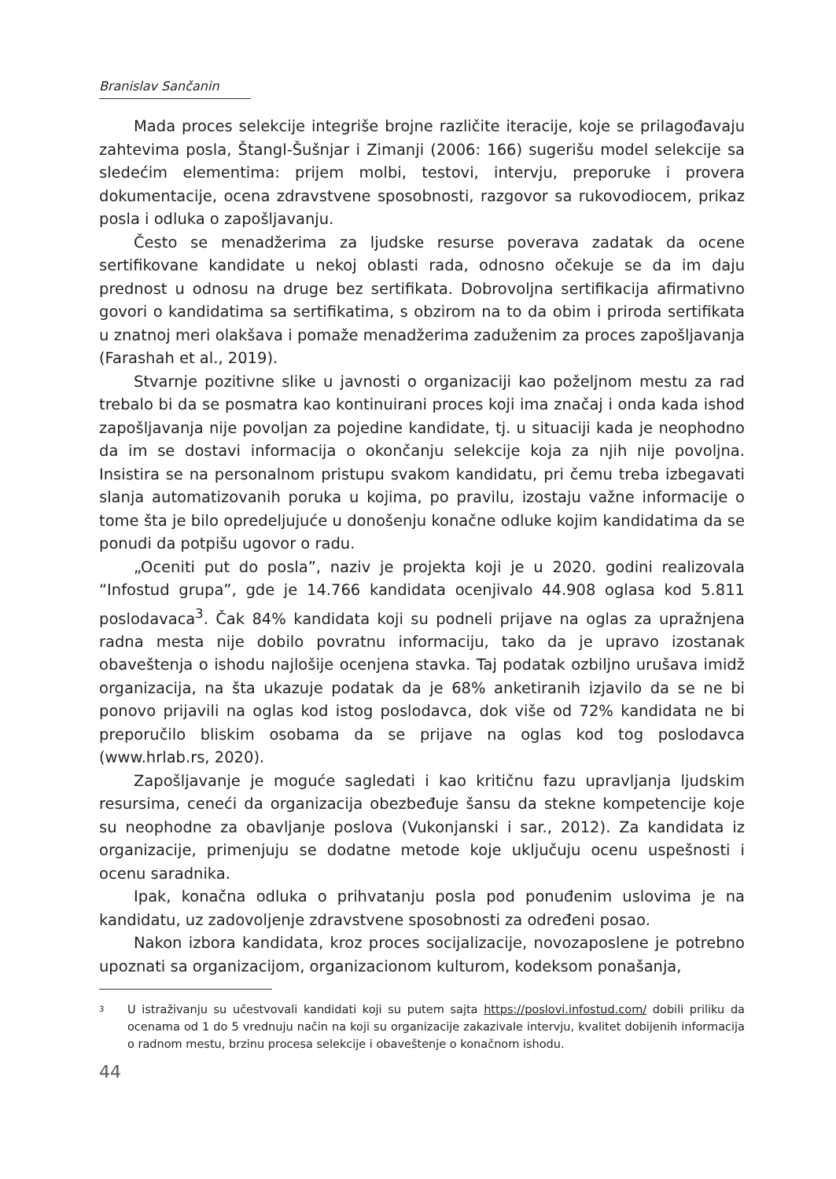Branislav Sančanin
Mada proces selekcije integriše brojne različite iteracije, koje se prilagođavaju zahtevima posla, Štangl-Šušnjar i Zimanji (2006: 166) sugerišu model selekcije sa sledećim elementima: prijem molbi, testovi, intervju, preporuke i provera dokumentacije, ocena zdravstvene sposobnosti, razgovor sa rukovodiocem, prikaz posla i odluka o zapošljavanju.
Često se menadžerima za ljudske resurse poverava zadatak da ocene sertifikovane kandidate u nekoj oblasti rada, odnosno očekuje se da im daju prednost u odnosu na druge bez sertifikata. Dobrovoljna sertifikacija afirmativno govori o kandidatima sa sertifikatima, s obzirom na to da obim i priroda sertifikata u znatnoj meri olakšava i pomaže menadžerima zaduženim za proces zapošljavanja (Farashah et al., 2019).
Stvarnje pozitivne slike u javnosti o organizaciji kao poželjnom mestu za rad trebalo bi da se posmatra kao kontinuirani proces koji ima značaj i onda kada ishod zapošljavanja nije povoljan za pojedine kandidate, tj. u situaciji kada je neophodno da im se dostavi informacija o okončanju selekcije koja za njih nije povoljna. Insistira se na personalnom pristupu svakom kandidatu, pri čemu treba izbegavati slanja automatizovanih poruka u kojima, po pravilu, izostaju važne informacije o tome šta je bilo opredeljujuće u donošenju konačne odluke kojim kandidatima da se ponudi da potpišu ugovor o radu.
„Oceniti put do posla”, naziv je projekta koji je u 2020. godini realizovala “Infostud grupa”, gde je 14.766 kandidata ocenjivalo 44.908 oglasa kod 5.811 poslodavaca<sup>3</sup>. Čak 84% kandidata koji su podneli prijave na oglas za upražnjena radna mesta nije dobilo povratnu informaciju, tako da je upravo izostanak obaveštenja o ishodu najlošije ocenjena stavka. Taj podatak ozbiljno urušava imidž organizacija, na šta ukazuje podatak da je 68% anketiranih izjavilo da se ne bi ponovo prijavili na oglas kod istog poslodavca, dok više od 72% kandidata ne bi preporučilo bliskim osobama da se prijave na oglas kod tog poslodavca (www.hrlab.rs, 2020).
Zapošljavanje je moguće sagledati i kao kritičnu fazu upravljanja ljudskim resursima, ceneći da organizacija obezbeđuje šansu da stekne kompetencije koje su neophodne za obavljanje poslova (Vukonjanski i sar., 2012). Za kandidata iz organizacije, primenjuju se dodatne metode koje uključuju ocenu uspešnosti i ocenu saradnika.
Ipak, konačna odluka o prihvatanju posla pod ponuđenim uslovima je na kandidatu, uz zadovoljenje zdravstvene sposobnosti za određeni posao.
Nakon izbora kandidata, kroz proces socijalizacije, novozaposlene je potrebno upoznati sa organizacijom, organizacionom kulturom, kodeksom ponašanja,
3
U istraživanju su učestvovali kandidati koji su putem sajta https://poslovi.infostud.com/ dobili priliku da ocenama od 1 do 5 vrednuju način na koji su organizacije zakazivale intervju, kvalitet dobijenih informacija o radnom mestu, brzinu procesa selekcije i obaveštenje o konačnom ishodu.
44